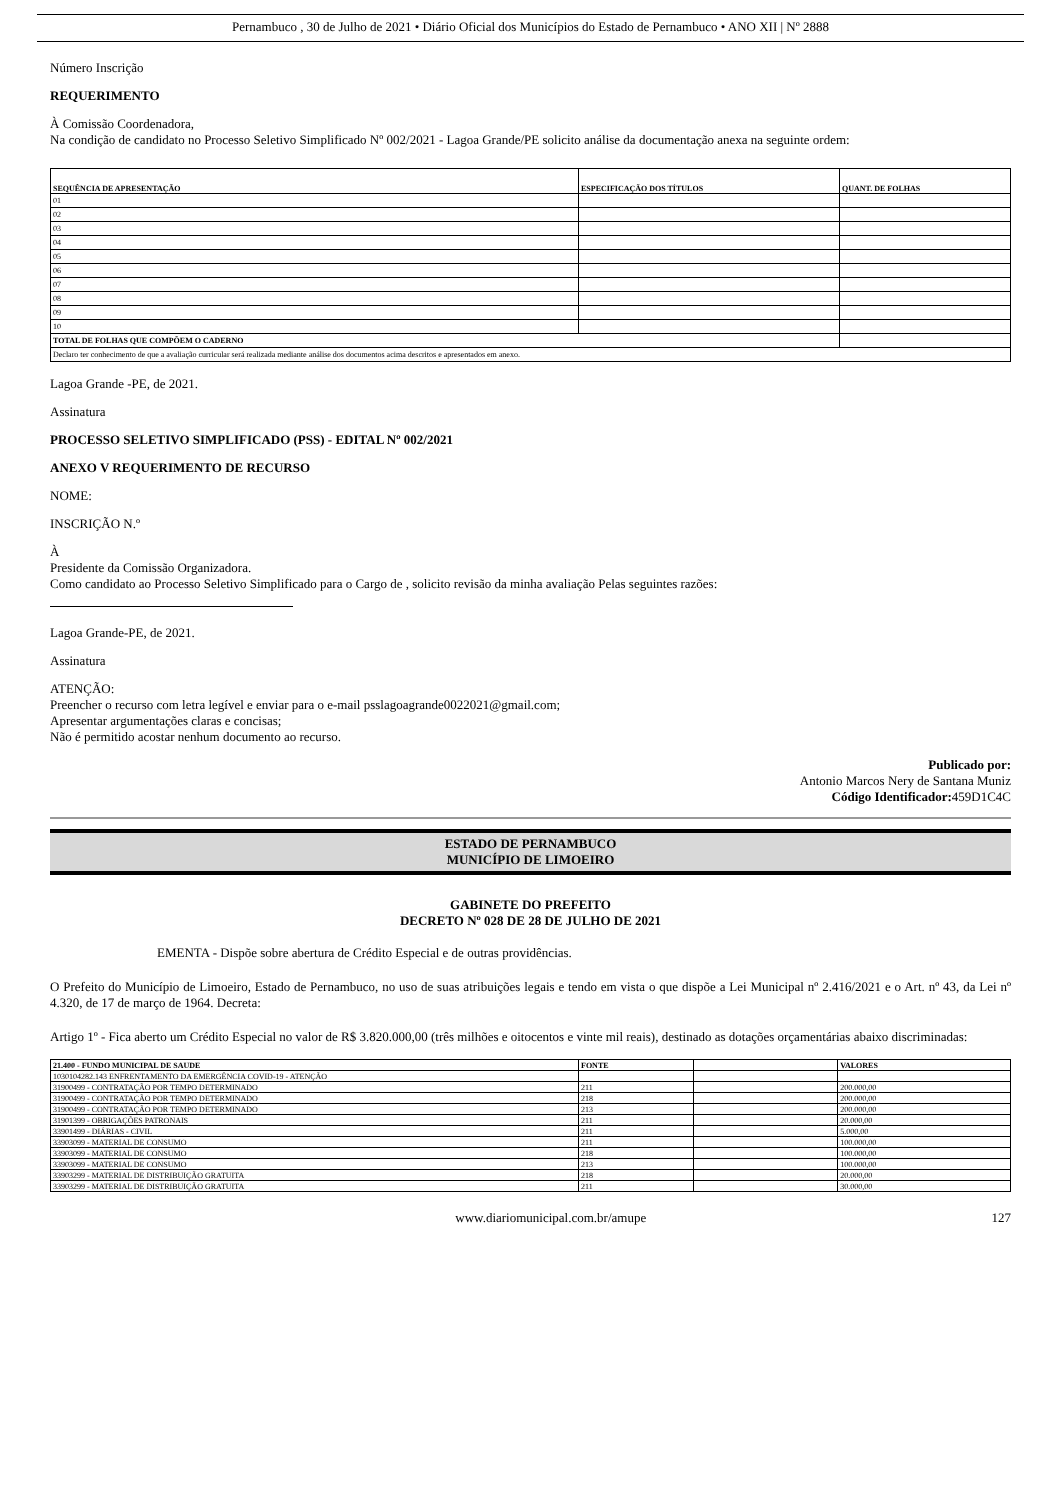Pernambuco , 30 de Julho de 2021 • Diário Oficial dos Municípios do Estado de Pernambuco • ANO XII | Nº 2888
Número Inscrição
REQUERIMENTO
À Comissão Coordenadora,
Na condição de candidato no Processo Seletivo Simplificado Nº 002/2021 - Lagoa Grande/PE solicito análise da documentação anexa na seguinte ordem:
| SEQUÊNCIA DE APRESENTAÇÃO | ESPECIFICAÇÃO DOS TÍTULOS | QUANT. DE FOLHAS |
| --- | --- | --- |
| 01 | | |
| 02 | | |
| 03 | | |
| 04 | | |
| 05 | | |
| 06 | | |
| 07 | | |
| 08 | | |
| 09 | | |
| 10 | | |
| TOTAL DE FOLHAS QUE COMPÕEM O CADERNO | | |
| Declaro ter conhecimento de que a avaliação curricular será realizada mediante análise dos documentos acima descritos e apresentados em anexo. | | |
Lagoa Grande -PE, de 2021.
Assinatura
PROCESSO SELETIVO SIMPLIFICADO (PSS) - EDITAL Nº 002/2021
ANEXO V REQUERIMENTO DE RECURSO
NOME:
INSCRIÇÃO N.º
À
Presidente da Comissão Organizadora.
Como candidato ao Processo Seletivo Simplificado para o Cargo de , solicito revisão da minha avaliação Pelas seguintes razões:
Lagoa Grande-PE, de 2021.
Assinatura
ATENÇÃO:
Preencher o recurso com letra legível e enviar para o e-mail psslagoagrande0022021@gmail.com;
Apresentar argumentações claras e concisas;
Não é permitido acostar nenhum documento ao recurso.
Publicado por:
Antonio Marcos Nery de Santana Muniz
Código Identificador: 459D1C4C
ESTADO DE PERNAMBUCO
MUNICÍPIO DE LIMOEIRO
GABINETE DO PREFEITO
DECRETO Nº 028 DE 28 DE JULHO DE 2021
EMENTA - Dispõe sobre abertura de Crédito Especial e de outras providências.
O Prefeito do Município de Limoeiro, Estado de Pernambuco, no uso de suas atribuições legais e tendo em vista o que dispõe a Lei Municipal nº 2.416/2021 e o Art. nº 43, da Lei nº 4.320, de 17 de março de 1964. Decreta:
Artigo 1º - Fica aberto um Crédito Especial no valor de R$ 3.820.000,00 (três milhões e oitocentos e vinte mil reais), destinado as dotações orçamentárias abaixo discriminadas:
| 21.400 - FUNDO MUNICIPAL DE SAUDE | FONTE | | VALORES |
| --- | --- | --- | --- |
| 1030104282.143 ENFRENTAMENTO DA EMERGÊNCIA COVID-19 - ATENÇÃO | | | |
| 31900499 - CONTRATAÇÃO POR TEMPO DETERMINADO | 211 | | 200.000,00 |
| 31900499 - CONTRATAÇÃO POR TEMPO DETERMINADO | 218 | | 200.000,00 |
| 31900499 - CONTRATAÇÃO POR TEMPO DETERMINADO | 213 | | 200.000,00 |
| 31901399 - OBRIGAÇÕES PATRONAIS | 211 | | 20.000,00 |
| 33901499 - DIÁRIAS - CIVIL | 211 | | 5.000,00 |
| 33903099 - MATERIAL DE CONSUMO | 211 | | 100.000,00 |
| 33903099 - MATERIAL DE CONSUMO | 218 | | 100.000,00 |
| 33903099 - MATERIAL DE CONSUMO | 213 | | 100.000,00 |
| 33903299 - MATERIAL DE DISTRIBUIÇÃO GRATUITA | 218 | | 20.000,00 |
| 33903299 - MATERIAL DE DISTRIBUIÇÃO GRATUITA | 211 | | 30.000,00 |
www.diariomunicipal.com.br/amupe 127